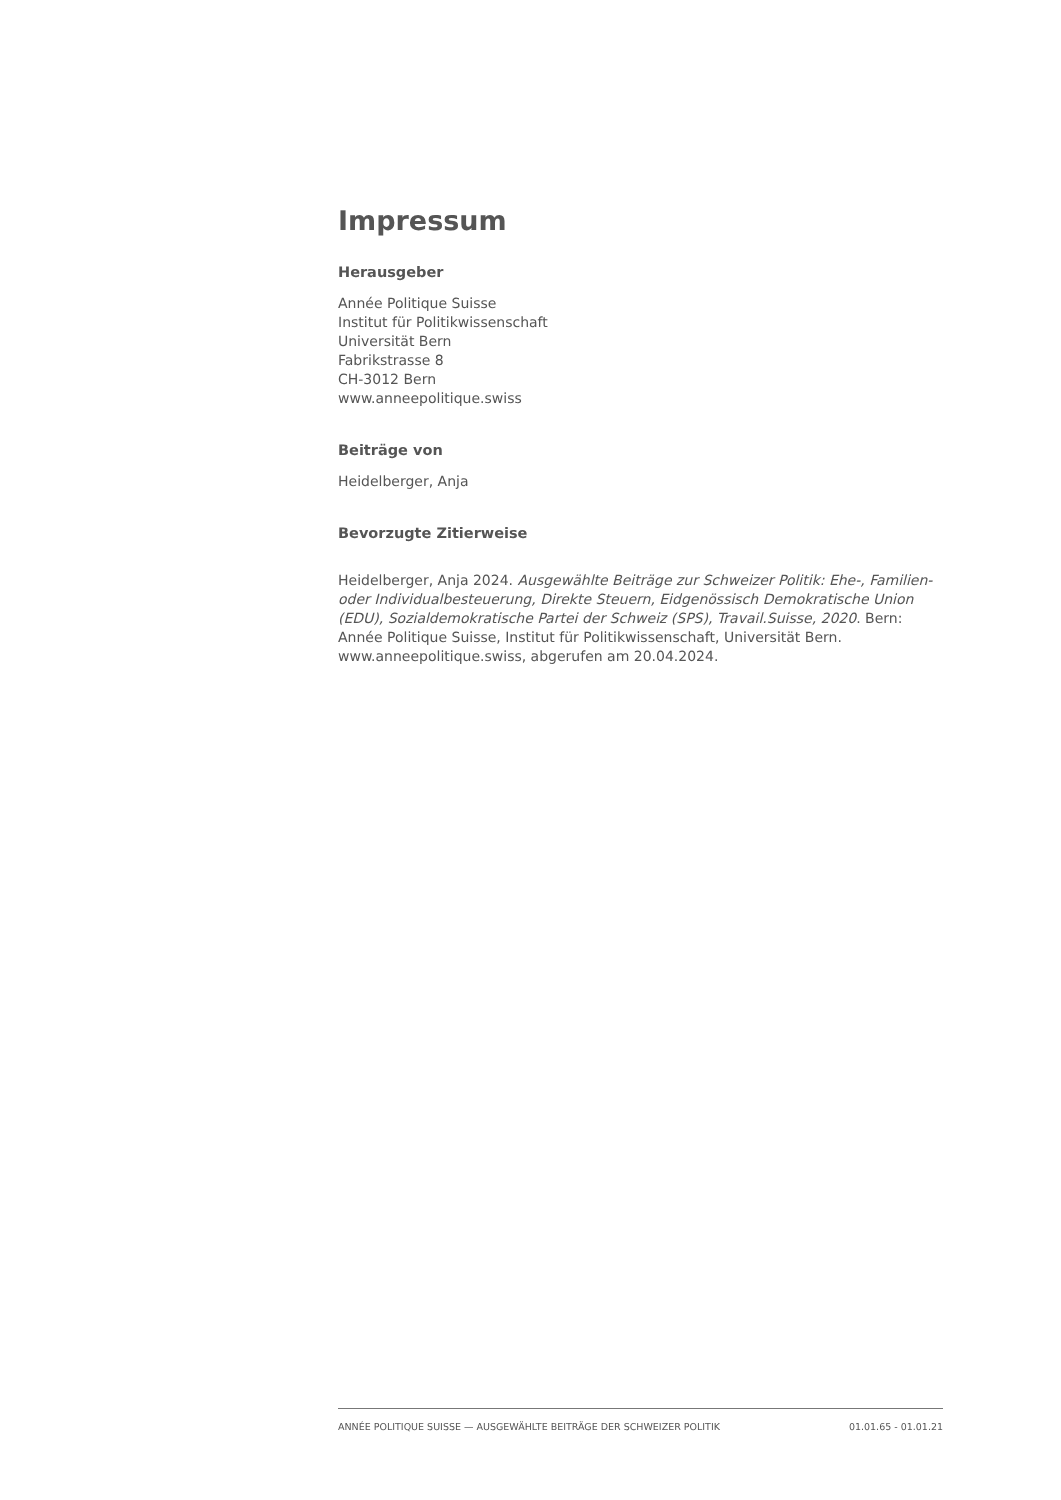Impressum
Herausgeber
Année Politique Suisse
Institut für Politikwissenschaft
Universität Bern
Fabrikstrasse 8
CH-3012 Bern
www.anneepolitique.swiss
Beiträge von
Heidelberger, Anja
Bevorzugte Zitierweise
Heidelberger, Anja 2024. Ausgewählte Beiträge zur Schweizer Politik: Ehe-, Familien- oder Individualbesteuerung, Direkte Steuern, Eidgenössisch Demokratische Union (EDU), Sozialdemokratische Partei der Schweiz (SPS), Travail.Suisse, 2020. Bern: Année Politique Suisse, Institut für Politikwissenschaft, Universität Bern. www.anneepolitique.swiss, abgerufen am 20.04.2024.
ANNÉE POLITIQUE SUISSE — AUSGEWÄHLTE BEITRÄGE DER SCHWEIZER POLITIK 01.01.65 - 01.01.21